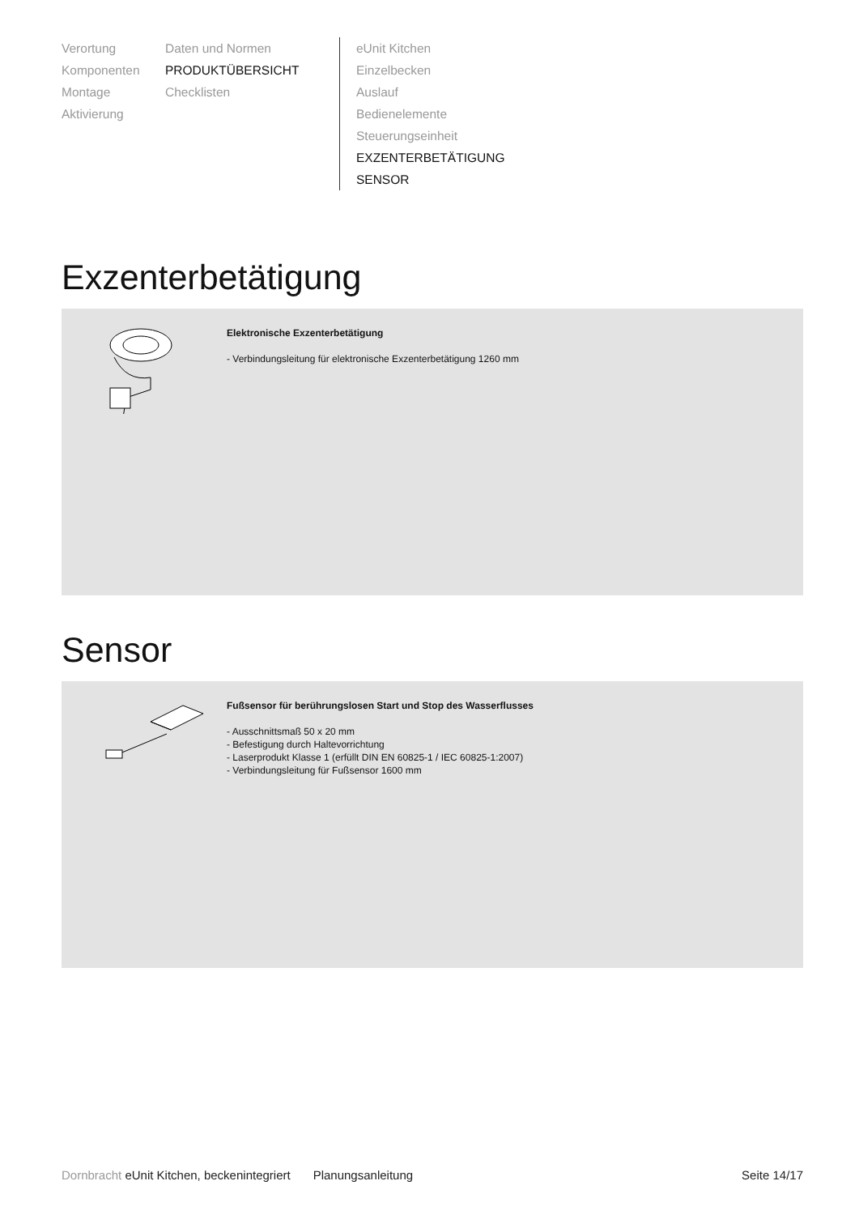Verortung
Komponenten
Montage
Aktivierung
Daten und Normen
PRODUKTÜBERSICHT
Checklisten
eUnit Kitchen
Einzelbecken
Auslauf
Bedienelemente
Steuerungseinheit
EXZENTERBETÄTIGUNG
SENSOR
Exzenterbetätigung
Elektronische Exzenterbetätigung
- Verbindungsleitung für elektronische Exzenterbetätigung 1260 mm
Sensor
Fußsensor für berührungslosen Start und Stop des Wasserflusses
- Ausschnittsmaß 50 x 20 mm
- Befestigung durch Haltevorrichtung
- Laserprodukt Klasse 1 (erfüllt DIN EN 60825-1 / IEC 60825-1:2007)
- Verbindungsleitung für Fußsensor 1600 mm
Dornbracht eUnit Kitchen, beckenintegriert Planungsanleitung Seite 14/17